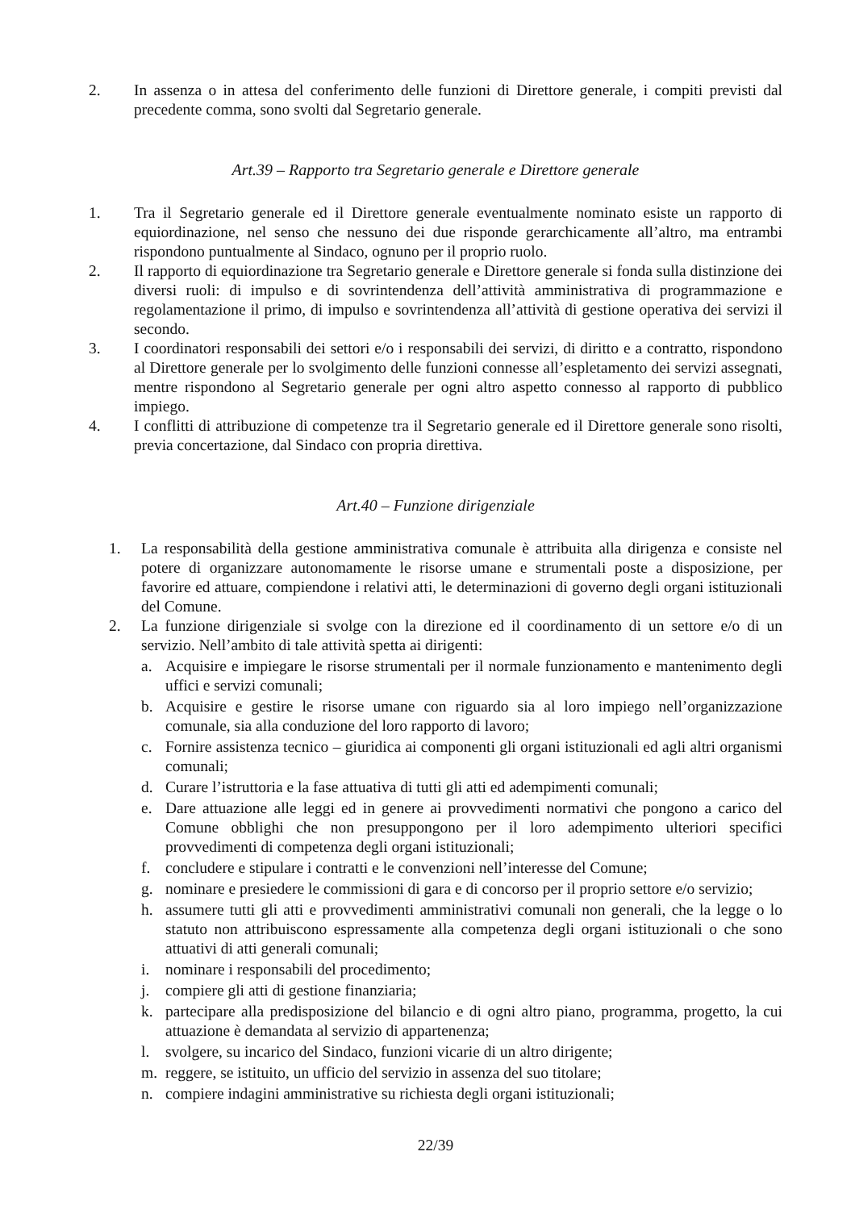2. In assenza o in attesa del conferimento delle funzioni di Direttore generale, i compiti previsti dal precedente comma, sono svolti dal Segretario generale.
Art.39 – Rapporto tra Segretario generale e Direttore generale
1. Tra il Segretario generale ed il Direttore generale eventualmente nominato esiste un rapporto di equiordinazione, nel senso che nessuno dei due risponde gerarchicamente all’altro, ma entrambi rispondono puntualmente al Sindaco, ognuno per il proprio ruolo.
2. Il rapporto di equiordinazione tra Segretario generale e Direttore generale si fonda sulla distinzione dei diversi ruoli: di impulso e di sovrintendenza dell’attività amministrativa di programmazione e regolamentazione il primo, di impulso e sovrintendenza all’attività di gestione operativa dei servizi il secondo.
3. I coordinatori responsabili dei settori e/o i responsabili dei servizi, di diritto e a contratto, rispondono al Direttore generale per lo svolgimento delle funzioni connesse all’espletamento dei servizi assegnati, mentre rispondono al Segretario generale per ogni altro aspetto connesso al rapporto di pubblico impiego.
4. I conflitti di attribuzione di competenze tra il Segretario generale ed il Direttore generale sono risolti, previa concertazione, dal Sindaco con propria direttiva.
Art.40 – Funzione dirigenziale
1. La responsabilità della gestione amministrativa comunale è attribuita alla dirigenza e consiste nel potere di organizzare autonomamente le risorse umane e strumentali poste a disposizione, per favorire ed attuare, compiendone i relativi atti, le determinazioni di governo degli organi istituzionali del Comune.
2. La funzione dirigenziale si svolge con la direzione ed il coordinamento di un settore e/o di un servizio. Nell’ambito di tale attività spetta ai dirigenti:
a. Acquisire e impiegare le risorse strumentali per il normale funzionamento e mantenimento degli uffici e servizi comunali;
b. Acquisire e gestire le risorse umane con riguardo sia al loro impiego nell’organizzazione comunale, sia alla conduzione del loro rapporto di lavoro;
c. Fornire assistenza tecnico – giuridica ai componenti gli organi istituzionali ed agli altri organismi comunali;
d. Curare l’istruttoria e la fase attuativa di tutti gli atti ed adempimenti comunali;
e. Dare attuazione alle leggi ed in genere ai provvedimenti normativi che pongono a carico del Comune obblighi che non presuppongono per il loro adempimento ulteriori specifici provvedimenti di competenza degli organi istituzionali;
f. concludere e stipulare i contratti e le convenzioni nell’interesse del Comune;
g. nominare e presiedere le commissioni di gara e di concorso per il proprio settore e/o servizio;
h. assumere tutti gli atti e provvedimenti amministrativi comunali non generali, che la legge o lo statuto non attribuiscono espressamente alla competenza degli organi istituzionali o che sono attuativi di atti generali comunali;
i. nominare i responsabili del procedimento;
j. compiere gli atti di gestione finanziaria;
k. partecipare alla predisposizione del bilancio e di ogni altro piano, programma, progetto, la cui attuazione è demandata al servizio di appartenenza;
l. svolgere, su incarico del Sindaco, funzioni vicarie di un altro dirigente;
m. reggere, se istituito, un ufficio del servizio in assenza del suo titolare;
n. compiere indagini amministrative su richiesta degli organi istituzionali;
22/39